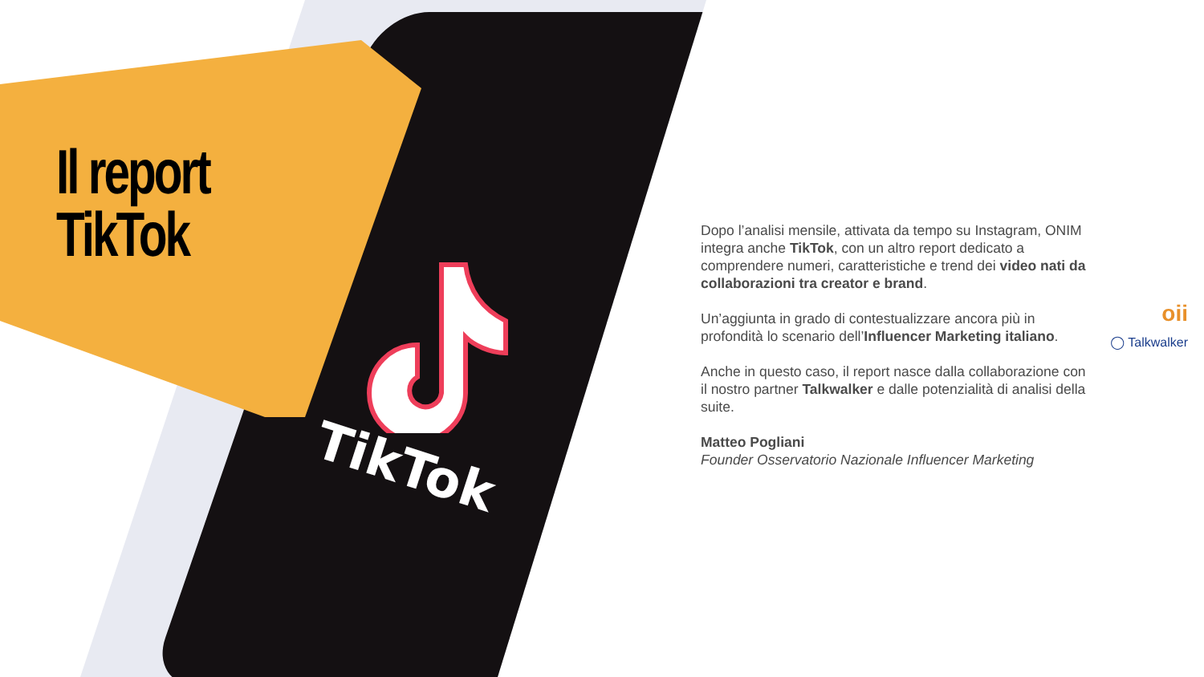TikTok
Il report
TikTok
Dopo l’analisi mensile, attivata da tempo su Instagram, ONIM integra anche TikTok, con un altro report dedicato a comprendere numeri, caratteristiche e trend dei video nati da collaborazioni tra creator e brand.
Un’aggiunta in grado di contestualizzare ancora più in profondità lo scenario dell’Influencer Marketing italiano.
Anche in questo caso, il report nasce dalla collaborazione con il nostro partner Talkwalker e dalle potenzialità di analisi della suite.
Matteo Pogliani
Founder Osservatorio Nazionale Influencer Marketing
oii
◯ Talkwalker